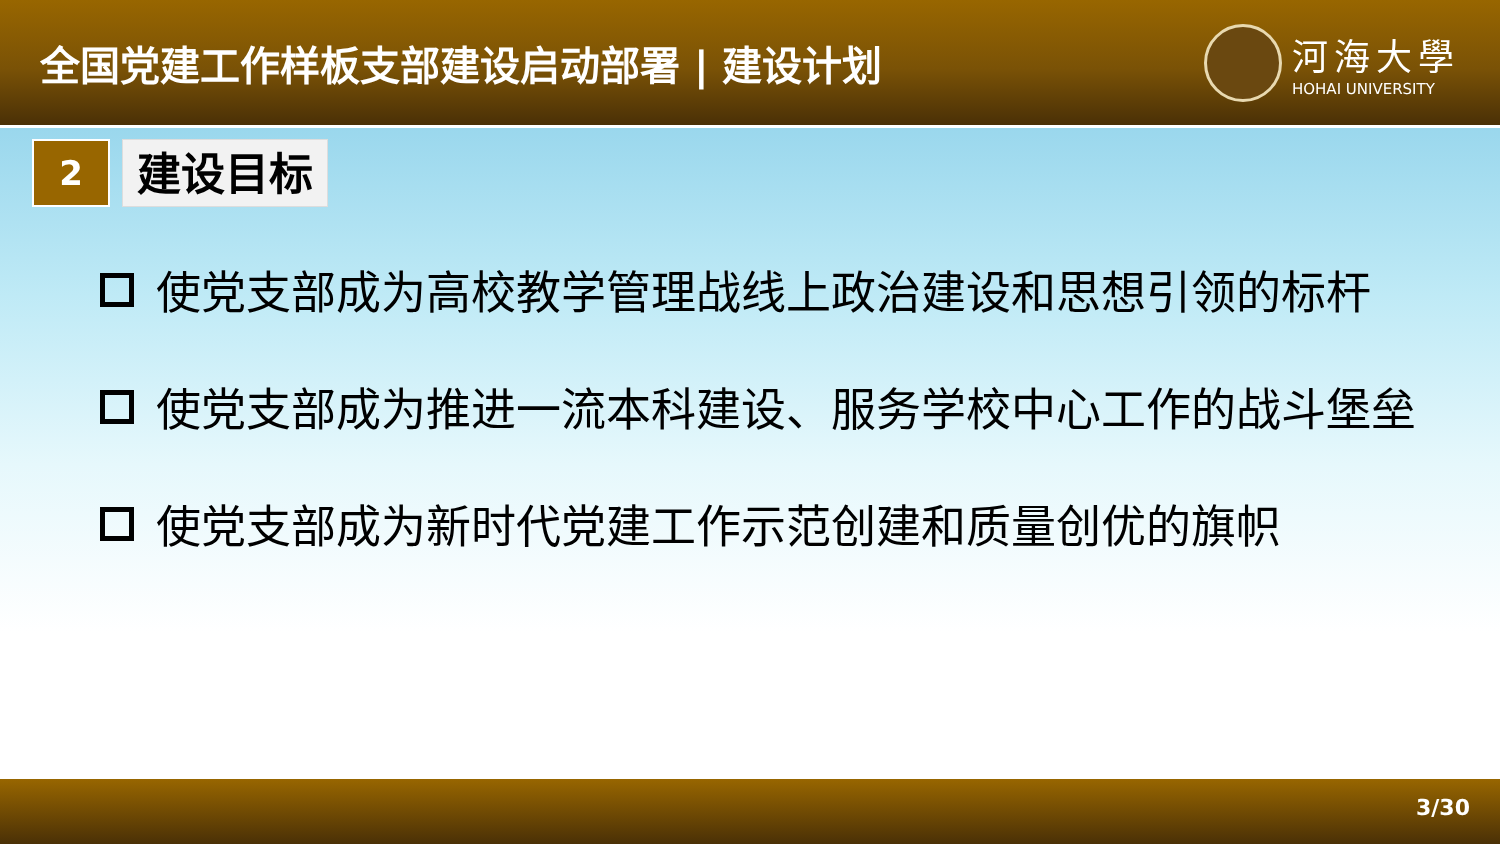全国党建工作样板支部建设启动部署 | 建设计划
河海大學
HOHAI UNIVERSITY
2
建设目标
使党支部成为高校教学管理战线上政治建设和思想引领的标杆
使党支部成为推进一流本科建设、服务学校中心工作的战斗堡垒
使党支部成为新时代党建工作示范创建和质量创优的旗帜
3/30